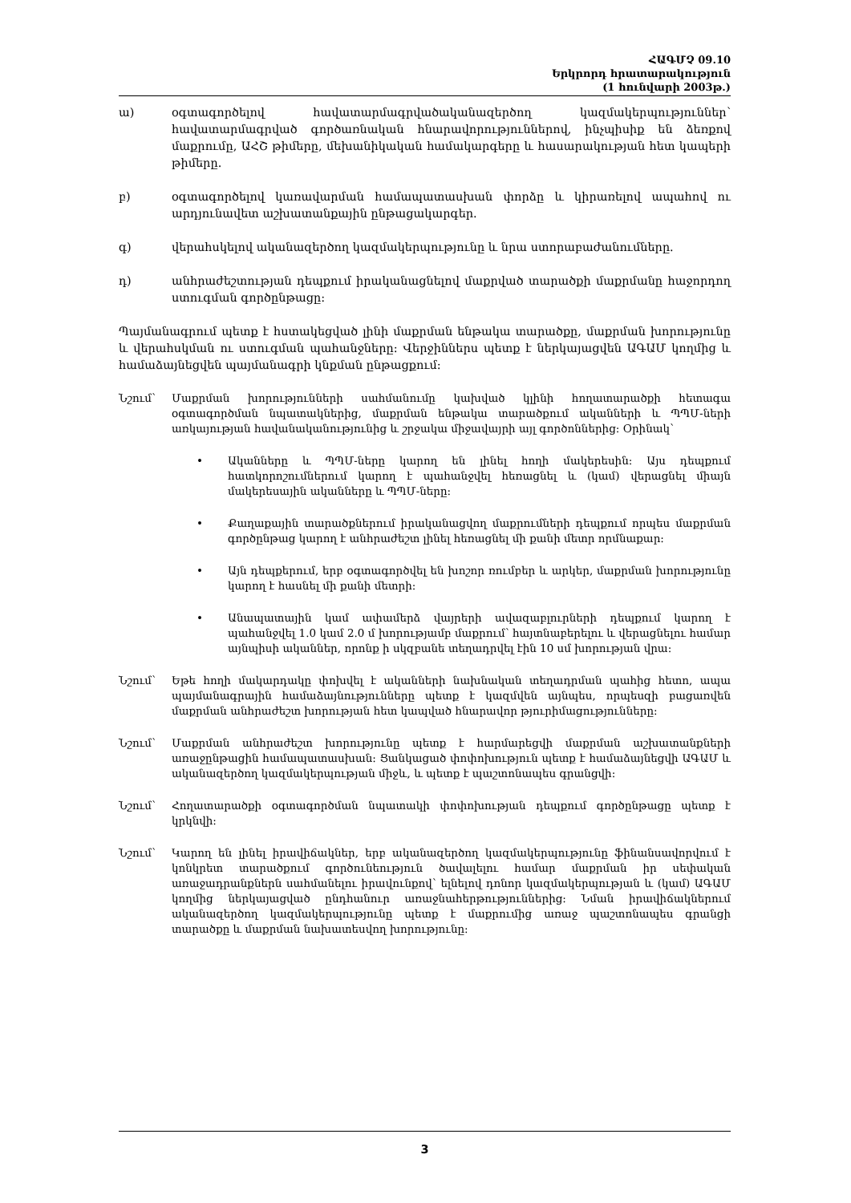ՀԱԳՄՉ 09.10
Երկրորդ հրատարակություն
(1 հունվարի 2003թ.)
ա) օգտագործելով հավատարմագրվածականազերծող կազմակերպություններ՝ հավատարմագրված գործառնական հնարավորություններով, ինչպիսիք են ձեռքով մաքրումը, ԱՀՇ թիմերը, մեխանիկական համակարգերը և հասարակության հետ կապերի թիմերը.
բ) օգտագործելով կառավարման համապատասխան փորձը և կիրառելով ապահով ու արդյունավետ աշխատանքային ընթացակարգեր.
գ) վերահսկելով ականազերծող կազմակերպությունը և նրա ստորաբաժանումները.
դ) անհրաժեշտության դեպքում իրականացնելով մաքրված տարածքի մաքրմանը հաջորդող ստուգման գործընթացը:
Պայմանագրում պետք է հստակեցված լինի մաքրման ենթակա տարածքը, մաքրման խորությունը և վերահսկման ու ստուգման պահանջները: Վերջիններս պետք է ներկայացվեն ԱԳԱՄ կողմից և համաձայնեցվեն պայմանագրի կնքման ընթացքում:
Նշում՝ Մաքրման խորությունների սահմանումը կախված կլինի հողատարածքի հետագա օգտագործման նպատակներից, մաքրման ենթակա տարածքում ականների և ՊՊՄ-ների առկայության հավանականությունից և շրջակա միջավայրի այլ գործոններից: Օրինակ՝
• Ականները և ՊՊՄ-ները կարող են լինել հողի մակերեսին: Այս դեպքում հատկորոշումներում կարող է պահանջվել հեռացնել և (կամ) վերացնել միայն մակերեսային ականները և ՊՊՄ-ները:
• Քաղաքային տարածքներում իրականացվող մաքրումների դեպքում որպես մաքրման գործընթաց կարող է անհրաժեշտ լինել հեռացնել մի քանի մետր որմնաքար:
• Այն դեպքերում, երբ օգտագործվել են խոշոր ռումբեր և արկեր, մաքրման խորությունը կարող է հասնել մի քանի մետրի:
• Անապատային կամ ափամերձ վայրերի ավազաբլուրների դեպքում կարող է պահանջվել 1.0 կամ 2.0 մ խորությամբ մաքրում՝ հայտնաբերելու և վերացնելու համար այնպիսի ականներ, որոնք ի սկզբանե տեղադրվել էին 10 սմ խորության վրա:
Նշում՝ Եթե հողի մակարդակը փոխվել է ականների նախնական տեղադրման պահից հետո, ապա պայմանագրային համաձայնությունները պետք է կազմվեն այնպես, որպեսզի բացառվեն մաքրման անհրաժեշտ խորության հետ կապված հնարավոր թյուրիմացությունները:
Նշում՝ Մաքրման անհրաժեշտ խորությունը պետք է հարմարեցվի մաքրման աշխատանքների առաջընթացին համապատասխան: Ցանկացած փոփոխություն պետք է համաձայնեցվի ԱԳԱՄ և ականազերծող կազմակերպության միջև, և պետք է պաշտոնապես գրանցվի:
Նշում՝ Հողատարածքի օգտագործման նպատակի փոփոխության դեպքում գործընթացը պետք է կրկնվի:
Նշում՝ Կարող են լինել իրավիճակներ, երբ ականազերծող կազմակերպությունը ֆինանսավորվում է կոնկրետ տարածքում գործունեություն ծավալելու համար մաքրման իր սեփական առաջադրանքներն սահմանելու իրավունքով՝ ելնելով դոնոր կազմակերպության և (կամ) ԱԳԱՄ կողմից ներկայացված ընդհանուր առաջնահերթություններից: Նման իրավիճակներում ականազերծող կազմակերպությունը պետք է մաքրումից առաջ պաշտոնապես գրանցի տարածքը և մաքրման նախատեսվող խորությունը:
3